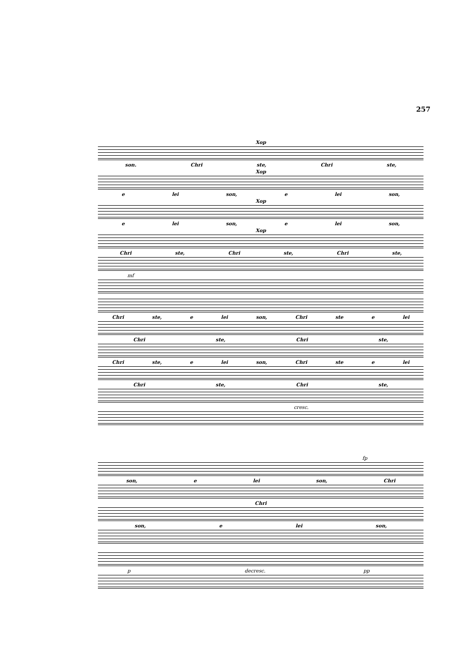257
Хор
son. Chri ste, Chri ste,
Хор
e lei son, e lei son,
Хор
e lei son, e lei son,
Хор
Chri ste, Chri ste, Chri ste,
mf
Chri ste, e lei son, Chri ste e lei
Chri ste, Chri ste,
Chri ste, e lei son, Chri ste e lei
Chri ste, Chri ste,
cresc.
fp
son, e lei son, Chri
Chri
son, e lei son,
p decresc. pp